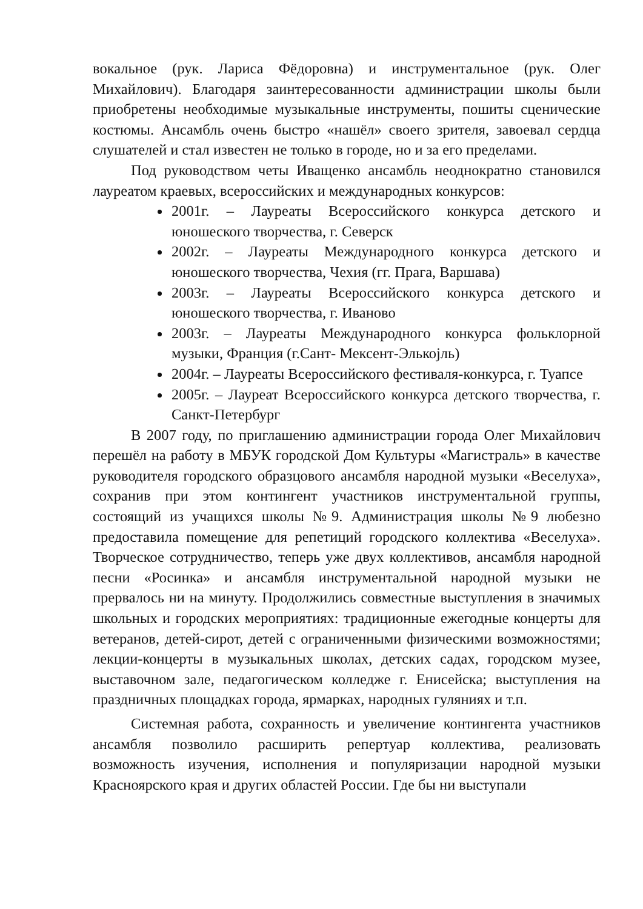вокальное (рук. Лариса Фёдоровна) и инструментальное (рук. Олег Михайлович). Благодаря заинтересованности администрации школы были приобретены необходимые музыкальные инструменты, пошиты сценические костюмы. Ансамбль очень быстро «нашёл» своего зрителя, завоевал сердца слушателей и стал известен не только в городе, но и за его пределами.
Под руководством четы Иващенко ансамбль неоднократно становился лауреатом краевых, всероссийских и международных конкурсов:
2001г. – Лауреаты Всероссийского конкурса детского и юношеского творчества, г. Северск
2002г. – Лауреаты Международного конкурса детского и юношеского творчества, Чехия (гг. Прага, Варшава)
2003г. – Лауреаты Всероссийского конкурса детского и юношеского творчества, г. Иваново
2003г. – Лауреаты Международного конкурса фольклорной музыки, Франция (г.Сант- Мексент-Элькоjль)
2004г. – Лауреаты Всероссийского фестиваля-конкурса, г. Туапсе
2005г. – Лауреат Всероссийского конкурса детского творчества, г. Санкт-Петербург
В 2007 году, по приглашению администрации города Олег Михайлович перешёл на работу в МБУК городской Дом Культуры «Магистраль» в качестве руководителя городского образцового ансамбля народной музыки «Веселуха», сохранив при этом контингент участников инструментальной группы, состоящий из учащихся школы №9. Администрация школы №9 любезно предоставила помещение для репетиций городского коллектива «Веселуха». Творческое сотрудничество, теперь уже двух коллективов, ансамбля народной песни «Росинка» и ансамбля инструментальной народной музыки не прервалось ни на минуту. Продолжились совместные выступления в значимых школьных и городских мероприятиях: традиционные ежегодные концерты для ветеранов, детей-сирот, детей с ограниченными физическими возможностями; лекции-концерты в музыкальных школах, детских садах, городском музее, выставочном зале, педагогическом колледже г. Енисейска; выступления на праздничных площадках города, ярмарках, народных гуляниях и т.п.
Системная работа, сохранность и увеличение контингента участников ансамбля позволило расширить репертуар коллектива, реализовать возможность изучения, исполнения и популяризации народной музыки Красноярского края и других областей России. Где бы ни выступали